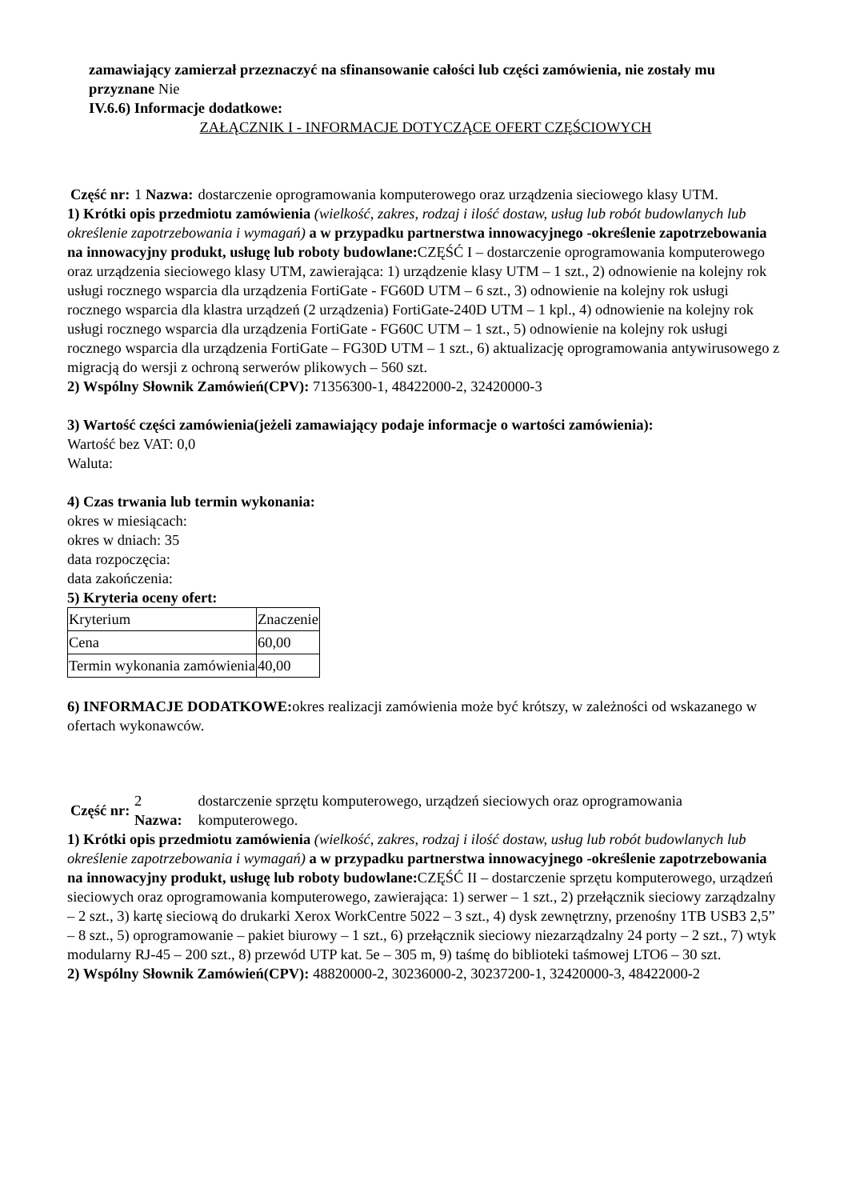zamawiający zamierzał przeznaczyć na sfinansowanie całości lub części zamówienia, nie zostały mu przyznane Nie
IV.6.6) Informacje dodatkowe:
ZAŁĄCZNIK I - INFORMACJE DOTYCZĄCE OFERT CZĘŚCIOWYCH
Część nr:
1 Nazwa:
dostarczenie oprogramowania komputerowego oraz urządzenia sieciowego klasy UTM.
1) Krótki opis przedmiotu zamówienia (wielkość, zakres, rodzaj i ilość dostaw, usług lub robót budowlanych lub określenie zapotrzebowania i wymagań) a w przypadku partnerstwa innowacyjnego -określenie zapotrzebowania na innowacyjny produkt, usługę lub roboty budowlane: CZĘŚĆ I – dostarczenie oprogramowania komputerowego oraz urządzenia sieciowego klasy UTM, zawierająca: 1) urządzenie klasy UTM – 1 szt., 2) odnowienie na kolejny rok usługi rocznego wsparcia dla urządzenia FortiGate - FG60D UTM – 6 szt., 3) odnowienie na kolejny rok usługi rocznego wsparcia dla klastra urządzeń (2 urządzenia) FortiGate-240D UTM – 1 kpl., 4) odnowienie na kolejny rok usługi rocznego wsparcia dla urządzenia FortiGate - FG60C UTM – 1 szt., 5) odnowienie na kolejny rok usługi rocznego wsparcia dla urządzenia FortiGate – FG30D UTM – 1 szt., 6) aktualizację oprogramowania antywirusowego z migracją do wersji z ochroną serwerów plikowych – 560 szt.
2) Wspólny Słownik Zamówień(CPV): 71356300-1, 48422000-2, 32420000-3
3) Wartość części zamówienia(jeżeli zamawiający podaje informacje o wartości zamówienia):
Wartość bez VAT: 0,0
Waluta:
4) Czas trwania lub termin wykonania:
okres w miesiącach:
okres w dniach: 35
data rozpoczęcia:
data zakończenia:
5) Kryteria oceny ofert:
| Kryterium | Znaczenie |
| Cena | 60,00 |
| Termin wykonania zamówienia | 40,00 |
6) INFORMACJE DODATKOWE: okres realizacji zamówienia może być krótszy, w zależności od wskazanego w ofertach wykonawców.
Część nr:
2 Nazwa:
dostarczenie sprzętu komputerowego, urządzeń sieciowych oraz oprogramowania komputerowego.
1) Krótki opis przedmiotu zamówienia (wielkość, zakres, rodzaj i ilość dostaw, usług lub robót budowlanych lub określenie zapotrzebowania i wymagań) a w przypadku partnerstwa innowacyjnego -określenie zapotrzebowania na innowacyjny produkt, usługę lub roboty budowlane: CZĘŚĆ II – dostarczenie sprzętu komputerowego, urządzeń sieciowych oraz oprogramowania komputerowego, zawierająca: 1) serwer – 1 szt., 2) przełącznik sieciowy zarządzalny – 2 szt., 3) kartę sieciową do drukarki Xerox WorkCentre 5022 – 3 szt., 4) dysk zewnętrzny, przenośny 1TB USB3 2,5” – 8 szt., 5) oprogramowanie – pakiet biurowy – 1 szt., 6) przełącznik sieciowy niezarządzalny 24 porty – 2 szt., 7) wtyk modularny RJ-45 – 200 szt., 8) przewód UTP kat. 5e – 305 m, 9) taśmę do biblioteki taśmowej LTO6 – 30 szt.
2) Wspólny Słownik Zamówień(CPV): 48820000-2, 30236000-2, 30237200-1, 32420000-3, 48422000-2